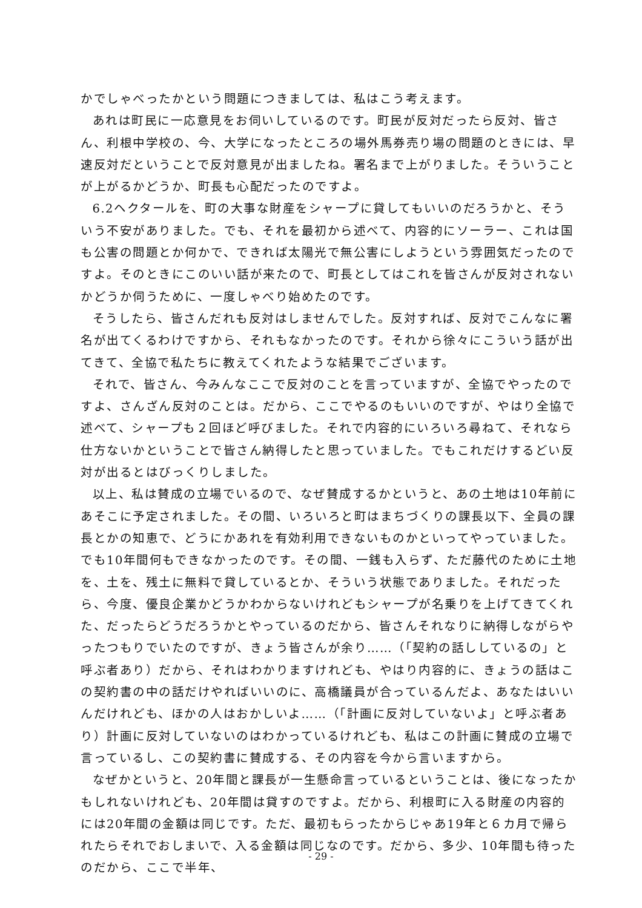かでしゃべったかという問題につきましては、私はこう考えます。
あれは町民に一応意見をお伺いしているのです。町民が反対だったら反対、皆さん、利根中学校の、今、大学になったところの場外馬券売り場の問題のときには、早速反対だということで反対意見が出ましたね。署名まで上がりました。そういうことが上がるかどうか、町長も心配だったのですよ。
6.2ヘクタールを、町の大事な財産をシャープに貸してもいいのだろうかと、そういう不安がありました。でも、それを最初から述べて、内容的にソーラー、これは国も公害の問題とか何かで、できれば太陽光で無公害にしようという雰囲気だったのですよ。そのときにこのいい話が来たので、町長としてはこれを皆さんが反対されないかどうか伺うために、一度しゃべり始めたのです。
そうしたら、皆さんだれも反対はしませんでした。反対すれば、反対でこんなに署名が出てくるわけですから、それもなかったのです。それから徐々にこういう話が出てきて、全協で私たちに教えてくれたような結果でございます。
それで、皆さん、今みんなここで反対のことを言っていますが、全協でやったのですよ、さんざん反対のことは。だから、ここでやるのもいいのですが、やはり全協で述べて、シャープも２回ほど呼びました。それで内容的にいろいろ尋ねて、それなら仕方ないかということで皆さん納得したと思っていました。でもこれだけするどい反対が出るとはびっくりしました。
以上、私は賛成の立場でいるので、なぜ賛成するかというと、あの土地は10年前にあそこに予定されました。その間、いろいろと町はまちづくりの課長以下、全員の課長とかの知恵で、どうにかあれを有効利用できないものかといってやっていました。でも10年間何もできなかったのです。その間、一銭も入らず、ただ藤代のために土地を、土を、残土に無料で貸しているとか、そういう状態でありました。それだったら、今度、優良企業かどうかわからないけれどもシャープが名乗りを上げてきてくれた、だったらどうだろうかとやっているのだから、皆さんそれなりに納得しながらやったつもりでいたのですが、きょう皆さんが余り……（「契約の話ししているの」と呼ぶ者あり）だから、それはわかりますけれども、やはり内容的に、きょうの話はこの契約書の中の話だけやればいいのに、高橋議員が合っているんだよ、あなたはいいんだけれども、ほかの人はおかしいよ……（「計画に反対していないよ」と呼ぶ者あり）計画に反対していないのはわかっているけれども、私はこの計画に賛成の立場で言っているし、この契約書に賛成する、その内容を今から言いますから。
なぜかというと、20年間と課長が一生懸命言っているということは、後になったかもしれないけれども、20年間は貸すのですよ。だから、利根町に入る財産の内容的には20年間の金額は同じです。ただ、最初もらったからじゃあ19年と６カ月で帰られたらそれでおしまいで、入る金額は同じなのです。だから、多少、10年間も待ったのだから、ここで半年、
- 29 -